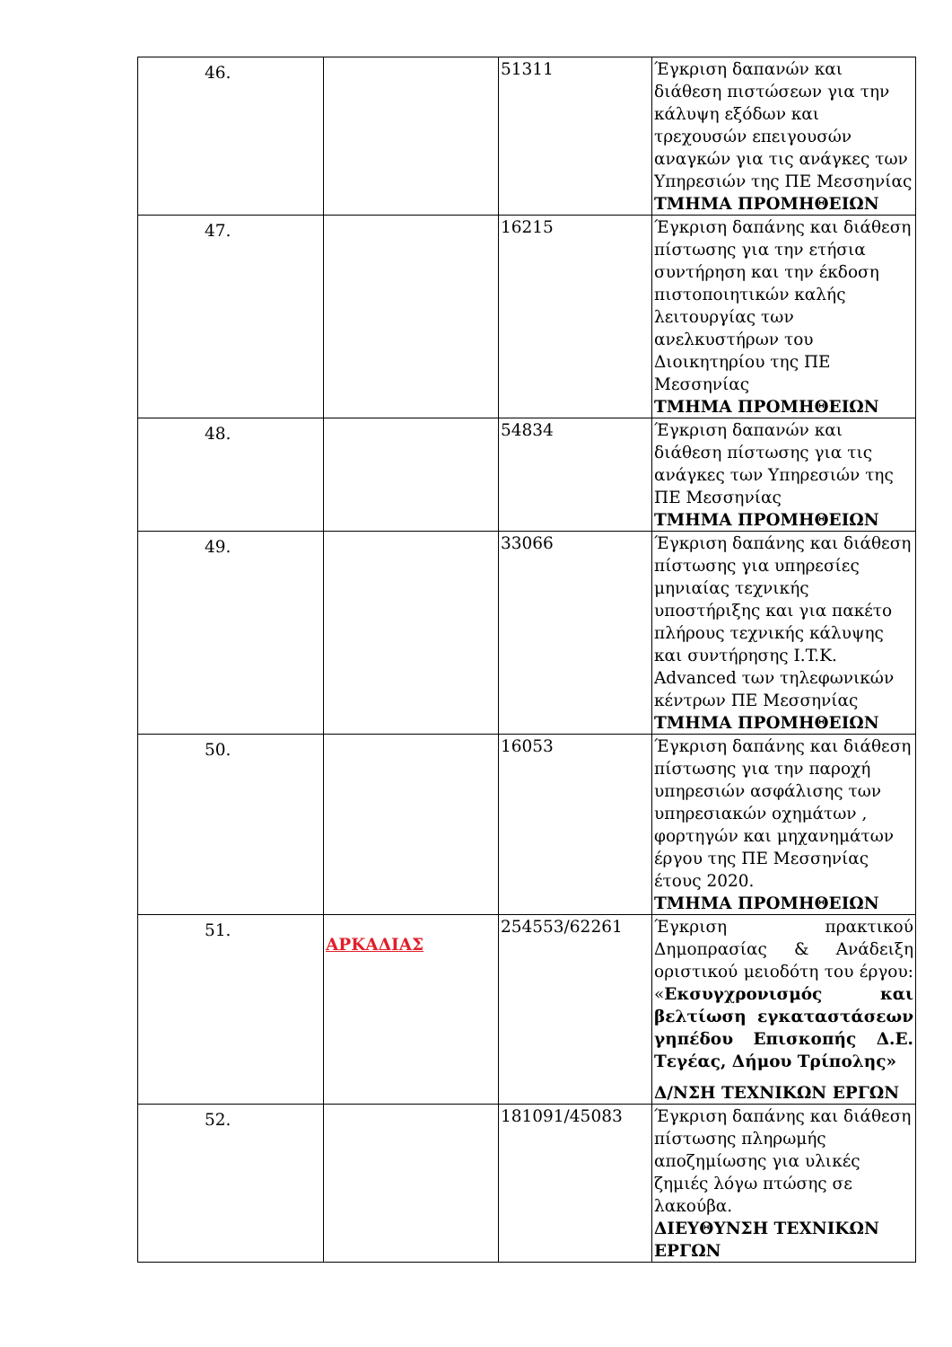| 46. | | 51311 | Έγκριση δαπανών και διάθεση πιστώσεων για την κάλυψη εξόδων και τρεχουσών επειγουσών αναγκών για τις ανάγκες των Υπηρεσιών της ΠΕ Μεσσηνίας ΤΜΗΜΑ ΠΡΟΜΗΘΕΙΩΝ |
| 47. | | 16215 | Έγκριση δαπάνης και διάθεση πίστωσης για την ετήσια συντήρηση και την έκδοση πιστοποιητικών καλής λειτουργίας των ανελκυστήρων του Διοικητηρίου της ΠΕ Μεσσηνίας ΤΜΗΜΑ ΠΡΟΜΗΘΕΙΩΝ |
| 48. | | 54834 | Έγκριση δαπανών και διάθεση πίστωσης για τις ανάγκες των Υπηρεσιών της ΠΕ Μεσσηνίας ΤΜΗΜΑ ΠΡΟΜΗΘΕΙΩΝ |
| 49. | | 33066 | Έγκριση δαπάνης και διάθεση πίστωσης για υπηρεσίες μηνιαίας τεχνικής υποστήριξης και για πακέτο πλήρους τεχνικής κάλυψης και συντήρησης I.T.K. Advanced των τηλεφωνικών κέντρων ΠΕ Μεσσηνίας ΤΜΗΜΑ ΠΡΟΜΗΘΕΙΩΝ |
| 50. | | 16053 | Έγκριση δαπάνης και διάθεση πίστωσης για την παροχή υπηρεσιών ασφάλισης των υπηρεσιακών οχημάτων , φορτηγών και μηχανημάτων έργου της ΠΕ Μεσσηνίας έτους 2020. ΤΜΗΜΑ ΠΡΟΜΗΘΕΙΩΝ |
| 51. | ΑΡΚΑΔΙΑΣ | 254553/62261 | Έγκριση πρακτικού Δημοπρασίας & Ανάδειξη οριστικού μειοδότη του έργου: « Εκσυγχρονισμός και βελτίωση εγκαταστάσεων γηπέδου Επισκοπής Δ.Ε. Τεγέας, Δήμου Τρίπολης» Δ/ΝΣΗ ΤΕΧΝΙΚΩΝ ΕΡΓΩΝ |
| 52. | | 181091/45083 | Έγκριση δαπάνης και διάθεση πίστωσης πληρωμής αποζημίωσης για υλικές ζημιές λόγω πτώσης σε λακούβα. ΔΙΕΥΘΥΝΣΗ ΤΕΧΝΙΚΩΝ ΕΡΓΩΝ |